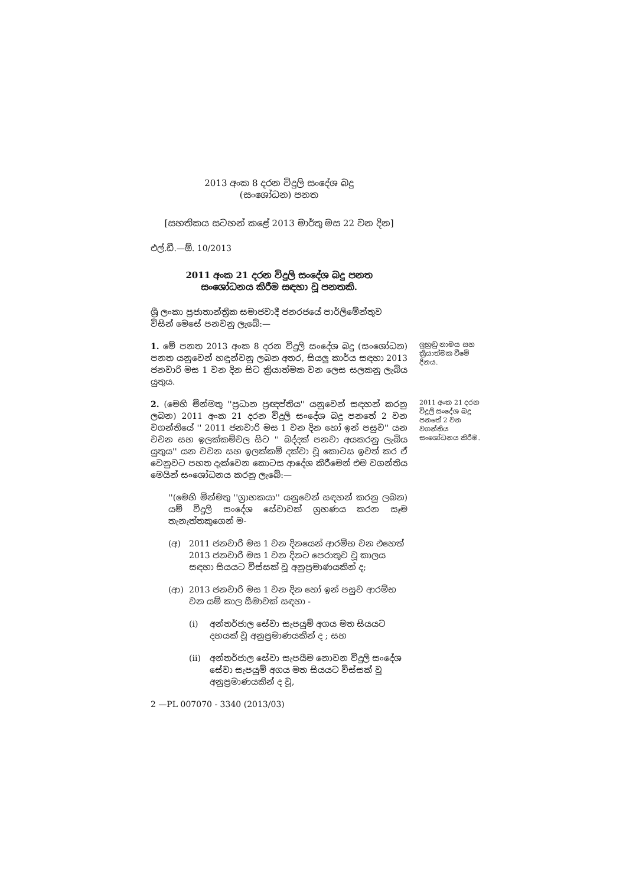2013 අංක 8 දරන විදුලි සංදේශ බදු
(සංශෝධන) පනත
[සහතිකය සටහන් කළේ 2013 මාර්තු මස 22 වන දින]
එල්.ඩී.—ඕ. 10/2013
2011 අංක 21 දරන විදුලි සංදේශ බදු පනත
සංශෝධනය කිරීම සඳහා වූ පනතකි.
ශ්‍රී ලංකා ප්‍රජාතාන්ත්‍රික සමාජවාදී ජනරජයේ පාර්ලිමේන්තුව විසින් මෙසේ පනවනු ලැබේ:—
1. මේ පනත 2013 අංක 8 දරන විදුලි සංදේශ බදු (සංශෝධන) පනත යනුවෙන් හඳුන්වනු ලබන අතර, සියලු කාර්ය සඳහා 2013 ජනවාරි මස 1 වන දින සිට ක්‍රියාත්මක වන ලෙස සලකනු ලැබිය යුතුය.
ලුහුඬු නාමය සහ ක්‍රියාත්මක වීමේ දිනය.
2. (මෙහි මින්මතු ''ප්‍රධාන ප්‍රඥප්තිය'' යනුවෙන් සඳහන් කරනු ලබන) 2011 අංක 21 දරන විදුලි සංදේශ බදු පනතේ 2 වන වගන්තියේ '' 2011 ජනවාරි මස 1 වන දින හෝ ඉන් පසුව'' යන වචන සහ ඉලක්කම්වල සිට '' බද්දක් පනවා අයකරනු ලැබිය යුතුය'' යන වචන සහ ඉලක්කම් දක්වා වූ කොටස ඉවත් කර ඒ වෙනුවට පහත දැක්වෙන කොටස ආදේශ කිරීමෙන් එම වගන්තිය මෙයින් සංශෝධනය කරනු ලැබේ:—
2011 අංක 21 දරන විදුලි සංදේශ බදු පනතේ 2 වන වගන්තිය සංශෝධනය කිරීම.
''(මෙහි මින්මතු ''ග්‍රාහකයා'' යනුවෙන් සඳහන් කරනු ලබන) යම් විදුලි සංදේශ සේවාවක් ග්‍රහණය කරන සෑම තැනැත්තකුගෙන් ම-
(අ) 2011 ජනවාරි මස 1 වන දිනයෙන් ආරම්භ වන එහෙත් 2013 ජනවාරි මස 1 වන දිනට පෙරාතුව වූ කාලය සඳහා සියයට විස්සක් වූ අනුප්‍රමාණයකින් ද;
(ආ) 2013 ජනවාරි මස 1 වන දින හෝ ඉන් පසුව ආරම්භ වන යම් කාල සීමාවක් සඳහා -
(i) අන්තර්ජාල සේවා සැපයුම් අගය මත සියයට දහයක් වූ අනුප්‍රමාණයකින් ද ; සහ
(ii) අන්තර්ජාල සේවා සැපයීම නොවන විදුලි සංදේශ සේවා සැපයුම් අගය මත සියයට විස්සක් වූ අනුප්‍රමාණයකින් ද වූ,
2 —PL 007070 - 3340 (2013/03)